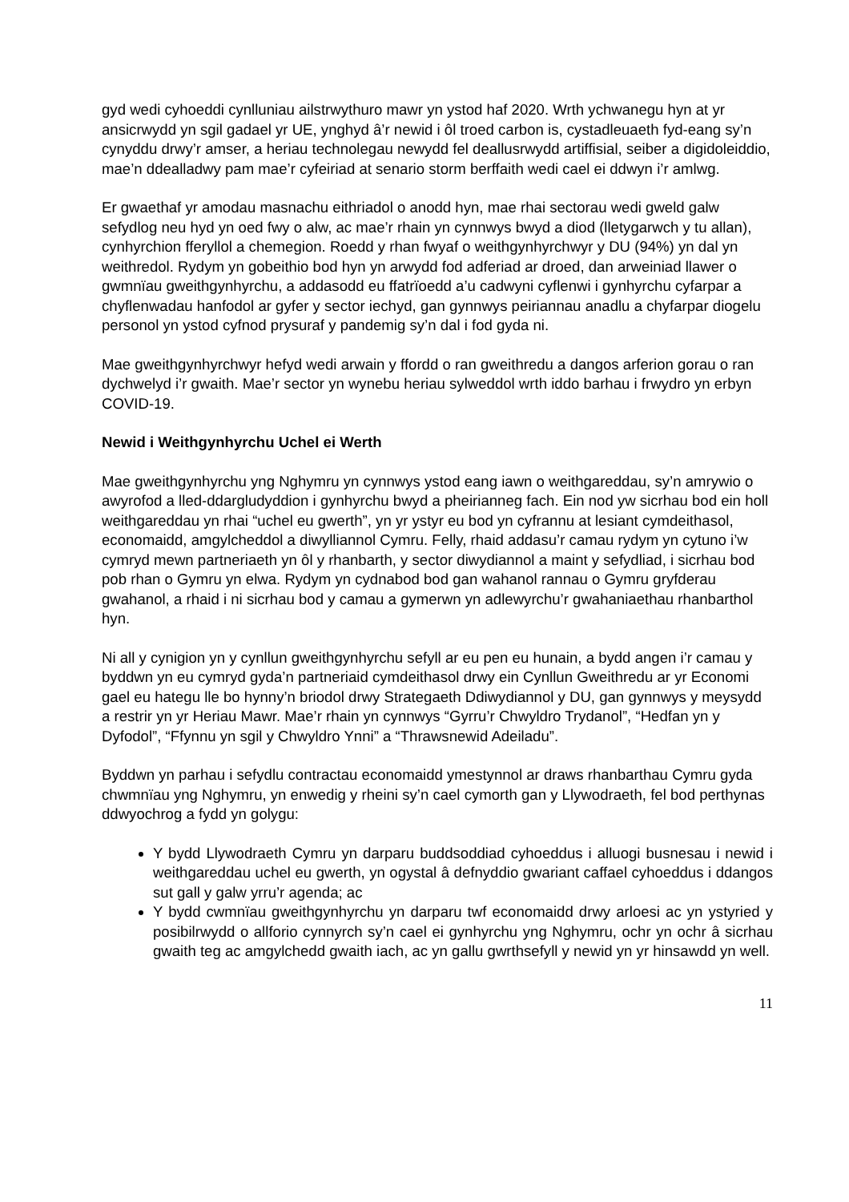gyd wedi cyhoeddi cynlluniau ailstrwythuro mawr yn ystod haf 2020. Wrth ychwanegu hyn at yr ansicrwydd yn sgil gadael yr UE, ynghyd â’r newid i ôl troed carbon is, cystadleuaeth fyd-eang sy’n cynyddu drwy’r amser, a heriau technolegau newydd fel deallusrwydd artiffisial, seiber a digidoleiddio, mae’n ddealladwy pam mae’r cyfeiriad at senario storm berffaith wedi cael ei ddwyn i’r amlwg.
Er gwaethaf yr amodau masnachu eithriadol o anodd hyn, mae rhai sectorau wedi gweld galw sefydlog neu hyd yn oed fwy o alw, ac mae’r rhain yn cynnwys bwyd a diod (lletygarwch y tu allan), cynhyrchion fferyllol a chemegion. Roedd y rhan fwyaf o weithgynhyrchwyr y DU (94%) yn dal yn weithredol. Rydym yn gobeithio bod hyn yn arwydd fod adferiad ar droed, dan arweiniad llawer o gwmnïau gweithgynhyrchu, a addasodd eu ffatrïoedd a’u cadwyni cyflenwi i gynhyrchu cyfarpar a chyflenwadau hanfodol ar gyfer y sector iechyd, gan gynnwys peiriannau anadlu a chyfarpar diogelu personol yn ystod cyfnod prysuraf y pandemig sy’n dal i fod gyda ni.
Mae gweithgynhyrchwyr hefyd wedi arwain y ffordd o ran gweithredu a dangos arferion gorau o ran dychwelyd i’r gwaith. Mae’r sector yn wynebu heriau sylweddol wrth iddo barhau i frwydro yn erbyn COVID-19.
Newid i Weithgynhyrchu Uchel ei Werth
Mae gweithgynhyrchu yng Nghymru yn cynnwys ystod eang iawn o weithgareddau, sy’n amrywio o awyrofod a lled-ddargludyddion i gynhyrchu bwyd a pheirianneg fach. Ein nod yw sicrhau bod ein holl weithgareddau yn rhai “uchel eu gwerth”, yn yr ystyr eu bod yn cyfrannu at lesiant cymdeithasol, economaidd, amgylcheddol a diwylliannol Cymru. Felly, rhaid addasu’r camau rydym yn cytuno i’w cymryd mewn partneriaeth yn ôl y rhanbarth, y sector diwydiannol a maint y sefydliad, i sicrhau bod pob rhan o Gymru yn elwa. Rydym yn cydnabod bod gan wahanol rannau o Gymru gryfderau gwahanol, a rhaid i ni sicrhau bod y camau a gymerwn yn adlewyrchu’r gwahaniaethau rhanbarthol hyn.
Ni all y cynigion yn y cynllun gweithgynhyrchu sefyll ar eu pen eu hunain, a bydd angen i’r camau y byddwn yn eu cymryd gyda’n partneriaid cymdeithasol drwy ein Cynllun Gweithredu ar yr Economi gael eu hategu lle bo hynny’n briodol drwy Strategaeth Ddiwydiannol y DU, gan gynnwys y meysydd a restrir yn yr Heriau Mawr. Mae’r rhain yn cynnwys “Gyrru’r Chwyldro Trydanol”, “Hedfan yn y Dyfodol”, “Ffynnu yn sgil y Chwyldro Ynni” a “Thrawsnewid Adeiladu”.
Byddwn yn parhau i sefydlu contractau economaidd ymestynnol ar draws rhanbarthau Cymru gyda chwmnïau yng Nghymru, yn enwedig y rheini sy’n cael cymorth gan y Llywodraeth, fel bod perthynas ddwyochrog a fydd yn golygu:
Y bydd Llywodraeth Cymru yn darparu buddsoddiad cyhoeddus i alluogi busnesau i newid i weithgareddau uchel eu gwerth, yn ogystal â defnyddio gwariant caffael cyhoeddus i ddangos sut gall y galw yrru’r agenda; ac
Y bydd cwmnïau gweithgynhyrchu yn darparu twf economaidd drwy arloesi ac yn ystyried y posibilrwydd o allforio cynnyrch sy’n cael ei gynhyrchu yng Nghymru, ochr yn ochr â sicrhau gwaith teg ac amgylchedd gwaith iach, ac yn gallu gwrthsefyll y newid yn yr hinsawdd yn well.
11